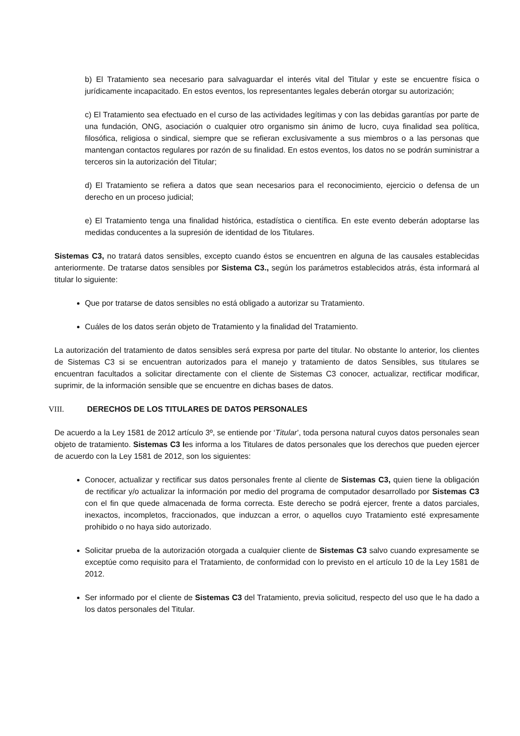b) El Tratamiento sea necesario para salvaguardar el interés vital del Titular y este se encuentre física o jurídicamente incapacitado. En estos eventos, los representantes legales deberán otorgar su autorización;
c) El Tratamiento sea efectuado en el curso de las actividades legítimas y con las debidas garantías por parte de una fundación, ONG, asociación o cualquier otro organismo sin ánimo de lucro, cuya finalidad sea política, filosófica, religiosa o sindical, siempre que se refieran exclusivamente a sus miembros o a las personas que mantengan contactos regulares por razón de su finalidad. En estos eventos, los datos no se podrán suministrar a terceros sin la autorización del Titular;
d) El Tratamiento se refiera a datos que sean necesarios para el reconocimiento, ejercicio o defensa de un derecho en un proceso judicial;
e) El Tratamiento tenga una finalidad histórica, estadística o científica. En este evento deberán adoptarse las medidas conducentes a la supresión de identidad de los Titulares.
Sistemas C3, no tratará datos sensibles, excepto cuando éstos se encuentren en alguna de las causales establecidas anteriormente. De tratarse datos sensibles por Sistema C3., según los parámetros establecidos atrás, ésta informará al titular lo siguiente:
Que por tratarse de datos sensibles no está obligado a autorizar su Tratamiento.
Cuáles de los datos serán objeto de Tratamiento y la finalidad del Tratamiento.
La autorización del tratamiento de datos sensibles será expresa por parte del titular. No obstante lo anterior, los clientes de Sistemas C3 si se encuentran autorizados para el manejo y tratamiento de datos Sensibles, sus titulares se encuentran facultados a solicitar directamente con el cliente de Sistemas C3 conocer, actualizar, rectificar modificar, suprimir, de la información sensible que se encuentre en dichas bases de datos.
VIII. DERECHOS DE LOS TITULARES DE DATOS PERSONALES
De acuerdo a la Ley 1581 de 2012 artículo 3º, se entiende por ‘Titular’, toda persona natural cuyos datos personales sean objeto de tratamiento. Sistemas C3 les informa a los Titulares de datos personales que los derechos que pueden ejercer de acuerdo con la Ley 1581 de 2012, son los siguientes:
Conocer, actualizar y rectificar sus datos personales frente al cliente de Sistemas C3, quien tiene la obligación de rectificar y/o actualizar la información por medio del programa de computador desarrollado por Sistemas C3 con el fin que quede almacenada de forma correcta. Este derecho se podrá ejercer, frente a datos parciales, inexactos, incompletos, fraccionados, que induzcan a error, o aquellos cuyo Tratamiento esté expresamente prohibido o no haya sido autorizado.
Solicitar prueba de la autorización otorgada a cualquier cliente de Sistemas C3 salvo cuando expresamente se exceptúe como requisito para el Tratamiento, de conformidad con lo previsto en el artículo 10 de la Ley 1581 de 2012.
Ser informado por el cliente de Sistemas C3 del Tratamiento, previa solicitud, respecto del uso que le ha dado a los datos personales del Titular.